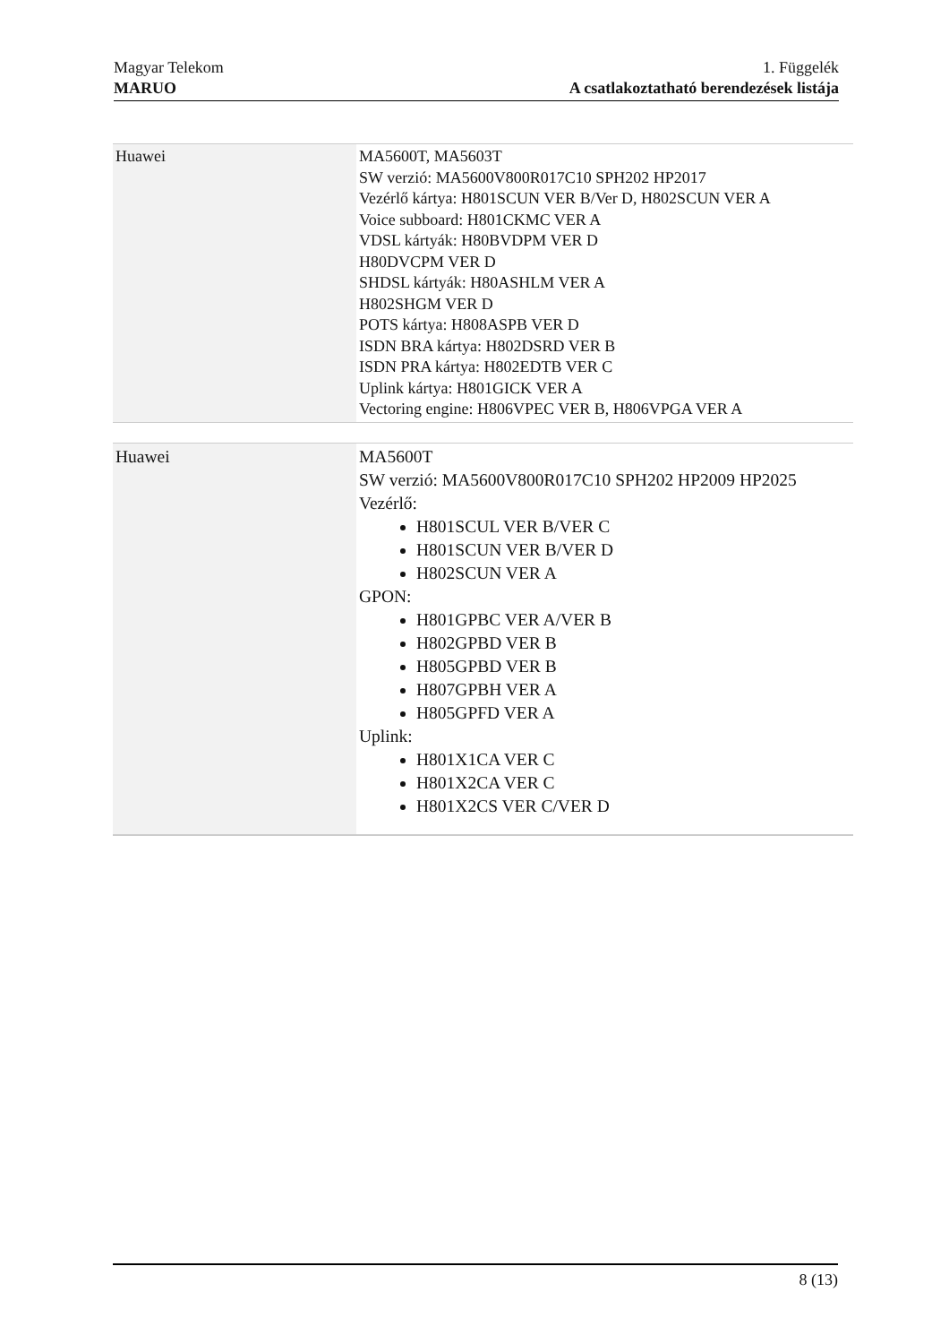Magyar Telekom
MARUO
1. Függelék
A csatlakoztatható berendezések listája
| Huawei | MA5600T, MA5603T SW verzió: MA5600V800R017C10 SPH202 HP2017 Vezérlő kártya: H801SCUN VER B/Ver D, H802SCUN VER A Voice subboard: H801CKMC VER A VDSL kártyák: H80BVDPM VER D H80DVCPM VER D SHDSL kártyák: H80ASHLM VER A H802SHGM VER D POTS kártya: H808ASPB VER D ISDN BRA kártya: H802DSRD VER B ISDN PRA kártya: H802EDTB VER C Uplink kártya: H801GICK VER A Vectoring engine: H806VPEC VER B, H806VPGA VER A |
| Huawei | MA5600T SW verzió: MA5600V800R017C10 SPH202 HP2009 HP2025 Vezérlő: H801SCUL VER B/VER C H801SCUN VER B/VER D H802SCUN VER A GPON: H801GPBC VER A/VER B H802GPBD VER B H805GPBD VER B H807GPBH VER A H805GPFD VER A Uplink: H801X1CA VER C H801X2CA VER C H801X2CS VER C/VER D |
8 (13)